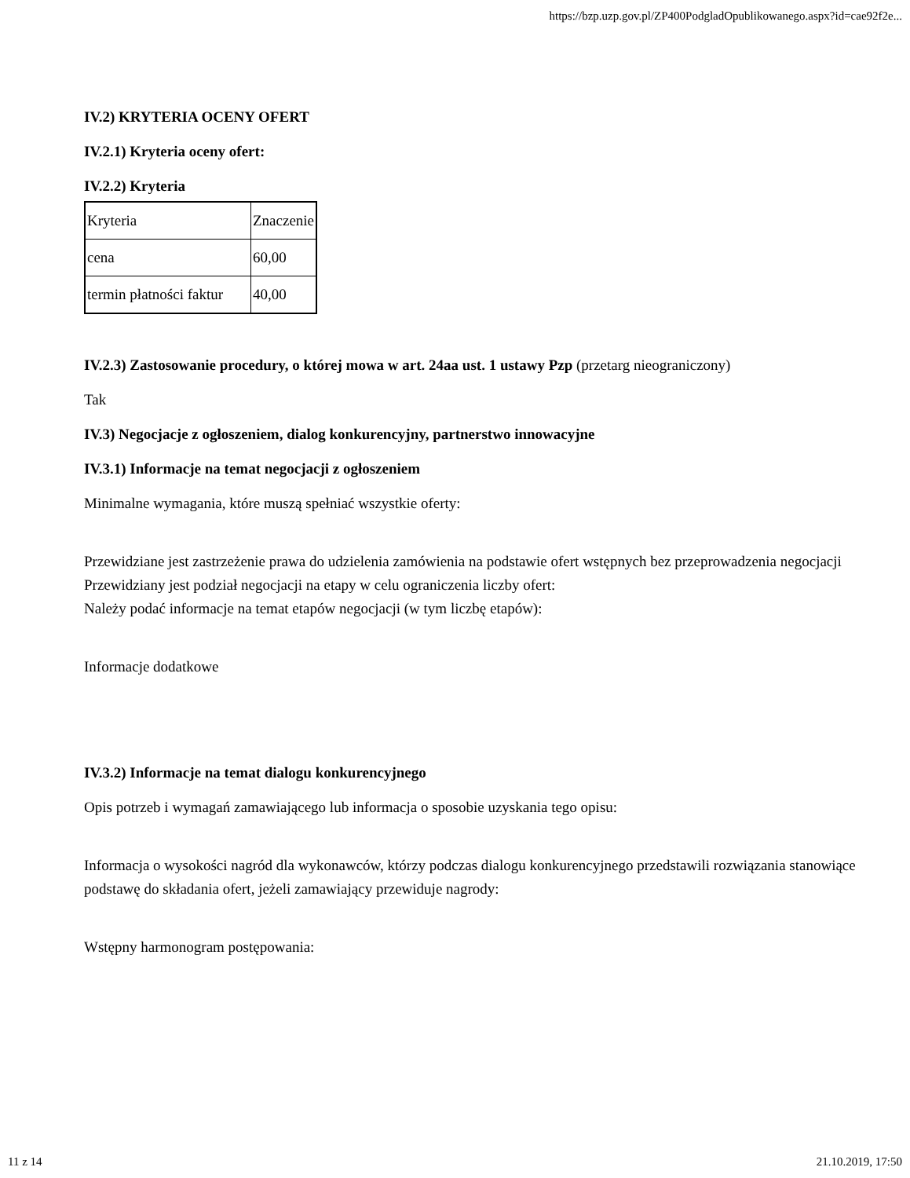https://bzp.uzp.gov.pl/ZP400PodgladOpublikowanego.aspx?id=cae92f2e...
IV.2) KRYTERIA OCENY OFERT
IV.2.1) Kryteria oceny ofert:
IV.2.2) Kryteria
| Kryteria | Znaczenie |
| cena | 60,00 |
| termin płatności faktur | 40,00 |
IV.2.3) Zastosowanie procedury, o której mowa w art. 24aa ust. 1 ustawy Pzp (przetarg nieograniczony)
Tak
IV.3) Negocjacje z ogłoszeniem, dialog konkurencyjny, partnerstwo innowacyjne
IV.3.1) Informacje na temat negocjacji z ogłoszeniem
Minimalne wymagania, które muszą spełniać wszystkie oferty:
Przewidziane jest zastrzeżenie prawa do udzielenia zamówienia na podstawie ofert wstępnych bez przeprowadzenia negocjacji
Przewidziany jest podział negocjacji na etapy w celu ograniczenia liczby ofert:
Należy podać informacje na temat etapów negocjacji (w tym liczbę etapów):
Informacje dodatkowe
IV.3.2) Informacje na temat dialogu konkurencyjnego
Opis potrzeb i wymagań zamawiającego lub informacja o sposobie uzyskania tego opisu:
Informacja o wysokości nagród dla wykonawców, którzy podczas dialogu konkurencyjnego przedstawili rozwiązania stanowiące podstawę do składania ofert, jeżeli zamawiający przewiduje nagrody:
Wstępny harmonogram postępowania:
11 z 14 21.10.2019, 17:50